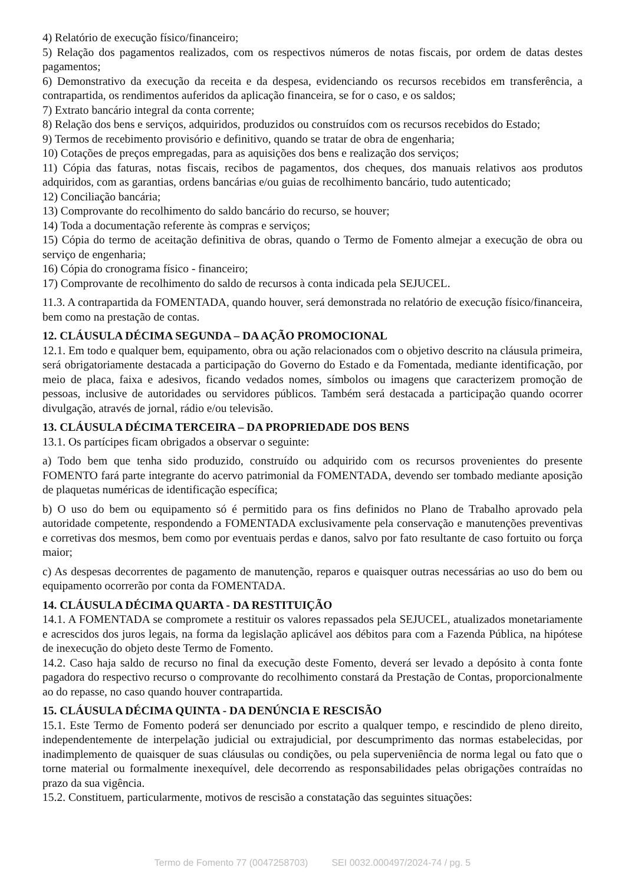4) Relatório de execução físico/financeiro;
5) Relação dos pagamentos realizados, com os respectivos números de notas fiscais, por ordem de datas destes pagamentos;
6) Demonstrativo da execução da receita e da despesa, evidenciando os recursos recebidos em transferência, a contrapartida, os rendimentos auferidos da aplicação financeira, se for o caso, e os saldos;
7) Extrato bancário integral da conta corrente;
8) Relação dos bens e serviços, adquiridos, produzidos ou construídos com os recursos recebidos do Estado;
9) Termos de recebimento provisório e definitivo, quando se tratar de obra de engenharia;
10) Cotações de preços empregadas, para as aquisições dos bens e realização dos serviços;
11) Cópia das faturas, notas fiscais, recibos de pagamentos, dos cheques, dos manuais relativos aos produtos adquiridos, com as garantias, ordens bancárias e/ou guias de recolhimento bancário, tudo autenticado;
12) Conciliação bancária;
13) Comprovante do recolhimento do saldo bancário do recurso, se houver;
14) Toda a documentação referente às compras e serviços;
15) Cópia do termo de aceitação definitiva de obras, quando o Termo de Fomento almejar a execução de obra ou serviço de engenharia;
16) Cópia do cronograma físico - financeiro;
17) Comprovante de recolhimento do saldo de recursos à conta indicada pela SEJUCEL.
11.3. A contrapartida da FOMENTADA, quando houver, será demonstrada no relatório de execução físico/financeira, bem como na prestação de contas.
12. CLÁUSULA DÉCIMA SEGUNDA – DA AÇÃO PROMOCIONAL
12.1. Em todo e qualquer bem, equipamento, obra ou ação relacionados com o objetivo descrito na cláusula primeira, será obrigatoriamente destacada a participação do Governo do Estado e da Fomentada, mediante identificação, por meio de placa, faixa e adesivos, ficando vedados nomes, símbolos ou imagens que caracterizem promoção de pessoas, inclusive de autoridades ou servidores públicos. Também será destacada a participação quando ocorrer divulgação, através de jornal, rádio e/ou televisão.
13. CLÁUSULA DÉCIMA TERCEIRA – DA PROPRIEDADE DOS BENS
13.1. Os partícipes ficam obrigados a observar o seguinte:
a) Todo bem que tenha sido produzido, construído ou adquirido com os recursos provenientes do presente FOMENTO fará parte integrante do acervo patrimonial da FOMENTADA, devendo ser tombado mediante aposição de plaquetas numéricas de identificação específica;
b) O uso do bem ou equipamento só é permitido para os fins definidos no Plano de Trabalho aprovado pela autoridade competente, respondendo a FOMENTADA exclusivamente pela conservação e manutenções preventivas e corretivas dos mesmos, bem como por eventuais perdas e danos, salvo por fato resultante de caso fortuito ou força maior;
c) As despesas decorrentes de pagamento de manutenção, reparos e quaisquer outras necessárias ao uso do bem ou equipamento ocorrerão por conta da FOMENTADA.
14. CLÁUSULA DÉCIMA QUARTA - DA RESTITUIÇÃO
14.1. A FOMENTADA se compromete a restituir os valores repassados pela SEJUCEL, atualizados monetariamente e acrescidos dos juros legais, na forma da legislação aplicável aos débitos para com a Fazenda Pública, na hipótese de inexecução do objeto deste Termo de Fomento.
14.2. Caso haja saldo de recurso no final da execução deste Fomento, deverá ser levado a depósito à conta fonte pagadora do respectivo recurso o comprovante do recolhimento constará da Prestação de Contas, proporcionalmente ao do repasse, no caso quando houver contrapartida.
15. CLÁUSULA DÉCIMA QUINTA - DA DENÚNCIA E RESCISÃO
15.1. Este Termo de Fomento poderá ser denunciado por escrito a qualquer tempo, e rescindido de pleno direito, independentemente de interpelação judicial ou extrajudicial, por descumprimento das normas estabelecidas, por inadimplemento de quaisquer de suas cláusulas ou condições, ou pela superveniência de norma legal ou fato que o torne material ou formalmente inexequível, dele decorrendo as responsabilidades pelas obrigações contraídas no prazo da sua vigência.
15.2. Constituem, particularmente, motivos de rescisão a constatação das seguintes situações:
Termo de Fomento 77 (0047258703) SEI 0032.000497/2024-74 / pg. 5